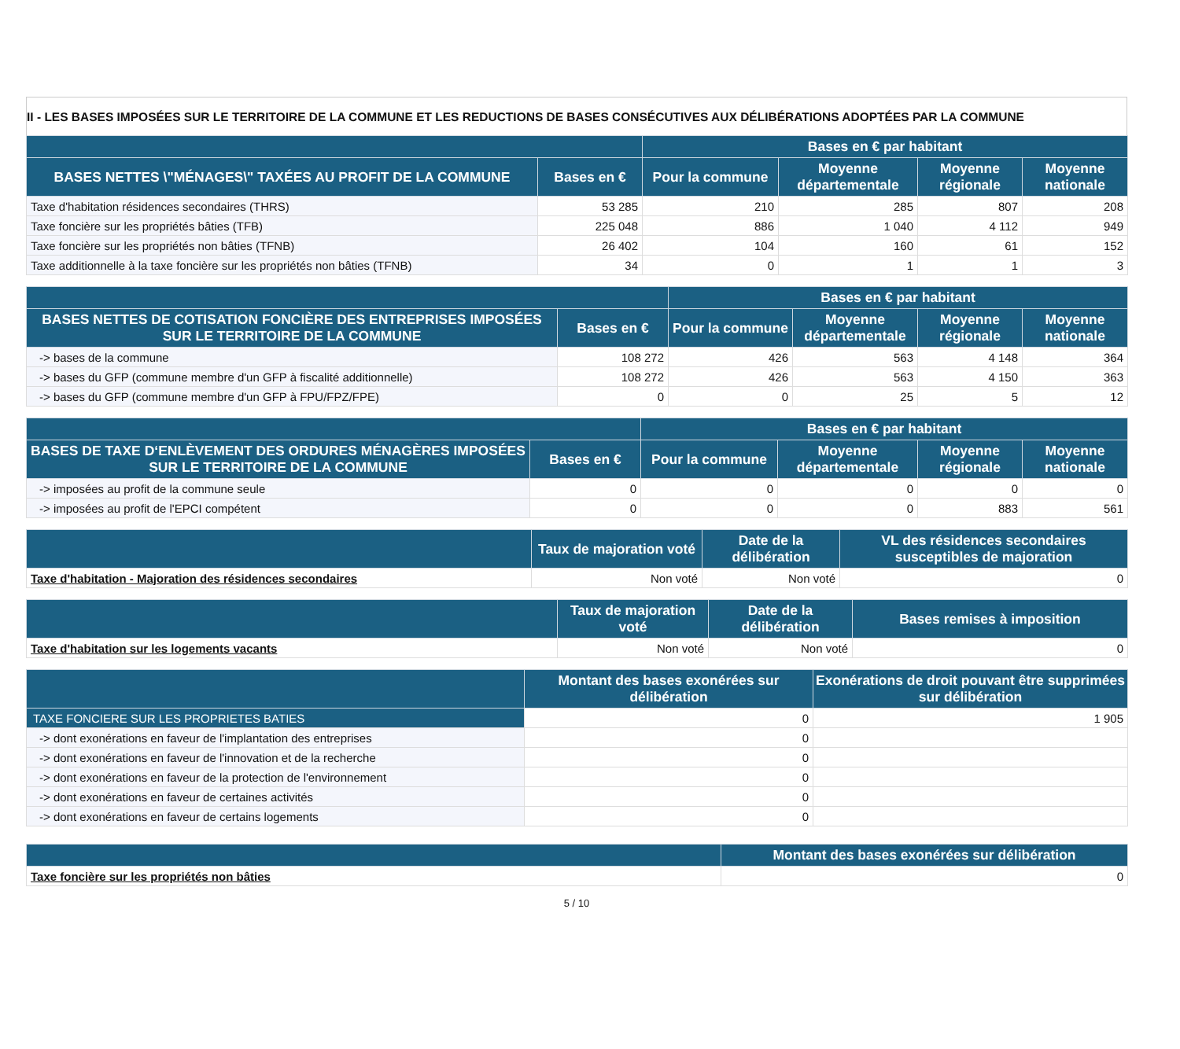II - LES BASES IMPOSÉES SUR LE TERRITOIRE DE LA COMMUNE ET LES REDUCTIONS DE BASES CONSÉCUTIVES AUX DÉLIBÉRATIONS ADOPTÉES PAR LA COMMUNE
| | | Bases en € par habitant | | | |
| --- | --- | --- | --- | --- | --- |
| BASES NETTES \"MÉNAGES\" TAXÉES AU PROFIT DE LA COMMUNE | Bases en € | Pour la commune | Moyenne départementale | Moyenne régionale | Moyenne nationale |
| Taxe d'habitation résidences secondaires (THRS) | 53 285 | 210 | 285 | 807 | 208 |
| Taxe foncière sur les propriétés bâties (TFB) | 225 048 | 886 | 1 040 | 4 112 | 949 |
| Taxe foncière sur les propriétés non bâties (TFNB) | 26 402 | 104 | 160 | 61 | 152 |
| Taxe additionnelle à la taxe foncière sur les propriétés non bâties (TFNB) | 34 | 0 | 1 | 1 | 3 |
| | | Bases en € par habitant | | | |
| --- | --- | --- | --- | --- | --- |
| BASES NETTES DE COTISATION FONCIÈRE DES ENTREPRISES IMPOSÉES SUR LE TERRITOIRE DE LA COMMUNE | Bases en € | Pour la commune | Moyenne départementale | Moyenne régionale | Moyenne nationale |
| -> bases de la commune | 108 272 | 426 | 563 | 4 148 | 364 |
| -> bases du GFP (commune membre d'un GFP à fiscalité additionnelle) | 108 272 | 426 | 563 | 4 150 | 363 |
| -> bases du GFP (commune membre d'un GFP à FPU/FPZ/FPE) | 0 | 0 | 25 | 5 | 12 |
| | | Bases en € par habitant | | | |
| --- | --- | --- | --- | --- | --- |
| BASES DE TAXE D‘ENLÈVEMENT DES ORDURES MÉNAGÈRES IMPOSÉES SUR LE TERRITOIRE DE LA COMMUNE | Bases en € | Pour la commune | Moyenne départementale | Moyenne régionale | Moyenne nationale |
| -> imposées au profit de la commune seule | 0 | 0 | 0 | 0 | 0 |
| -> imposées au profit de l'EPCI compétent | 0 | 0 | 0 | 883 | 561 |
| | Taux de majoration voté | Date de la délibération | VL des résidences secondaires susceptibles de majoration |
| --- | --- | --- | --- |
| Taxe d'habitation - Majoration des résidences secondaires | Non voté | Non voté | 0 |
| | Taux de majoration voté | Date de la délibération | Bases remises à imposition |
| --- | --- | --- | --- |
| Taxe d'habitation sur les logements vacants | Non voté | Non voté | 0 |
| | Montant des bases exonérées sur délibération | Exonérations de droit pouvant être supprimées sur délibération |
| --- | --- | --- |
| TAXE FONCIERE SUR LES PROPRIETES BATIES | 0 | 1 905 |
| -> dont exonérations en faveur de l'implantation des entreprises | 0 | |
| -> dont exonérations en faveur de l'innovation et de la recherche | 0 | |
| -> dont exonérations en faveur de la protection de l'environnement | 0 | |
| -> dont exonérations en faveur de certaines activités | 0 | |
| -> dont exonérations en faveur de certains logements | 0 | |
| | Montant des bases exonérées sur délibération |
| --- | --- |
| Taxe foncière sur les propriétés non bâties | 0 |
5 / 10